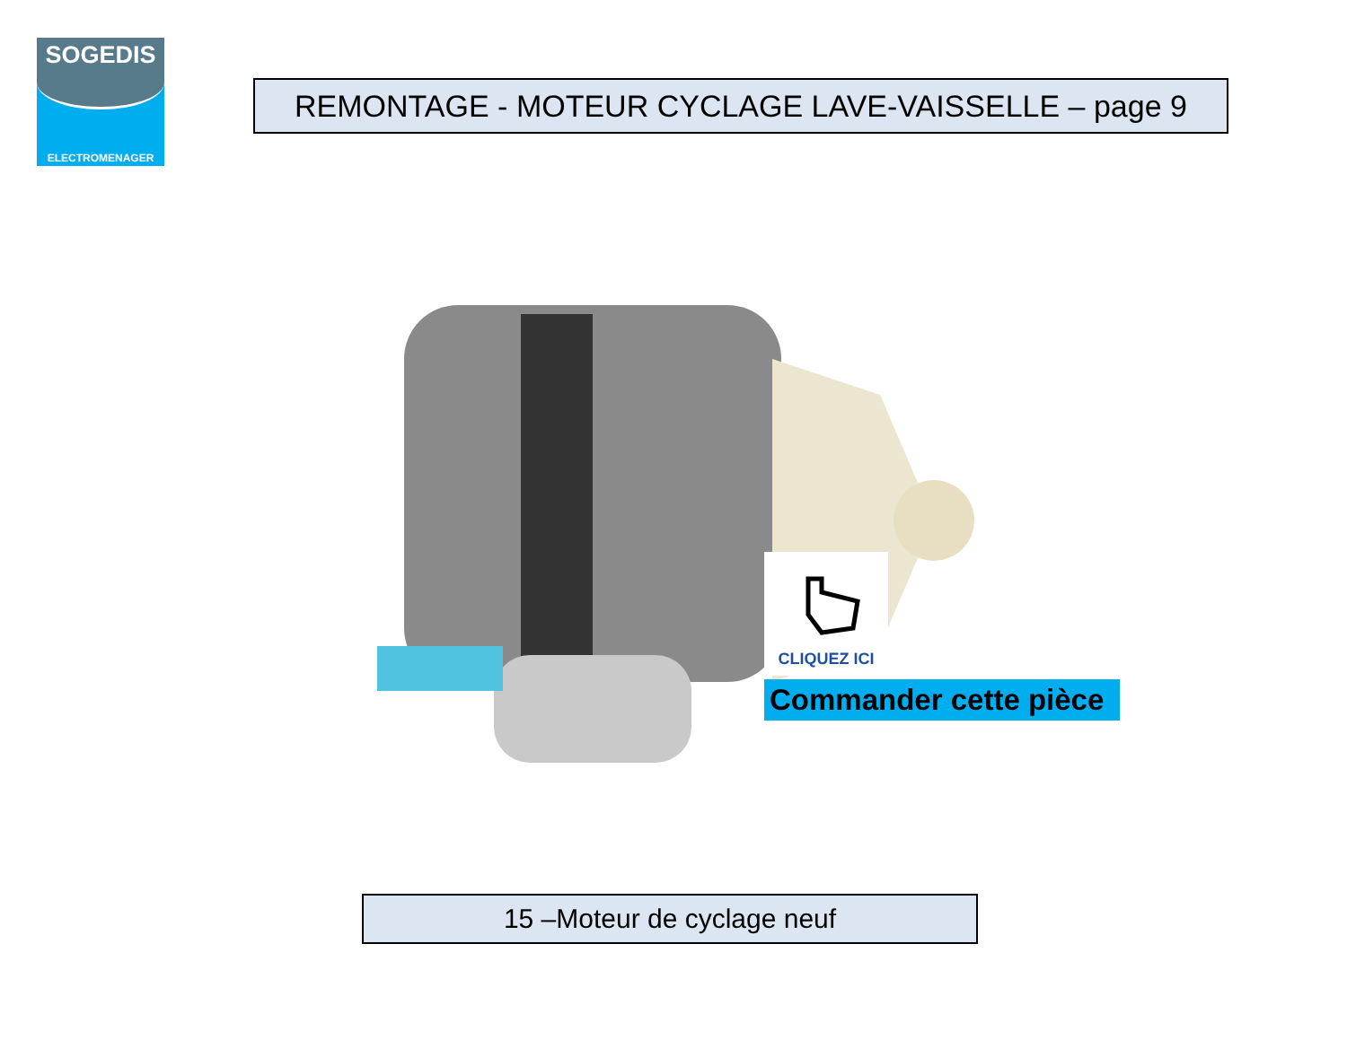SOGEDIS
ELECTROMENAGER
REMONTAGE - MOTEUR CYCLAGE LAVE-VAISSELLE – page 9
CLIQUEZ ICI
Commander cette pièce
15 –Moteur de cyclage neuf